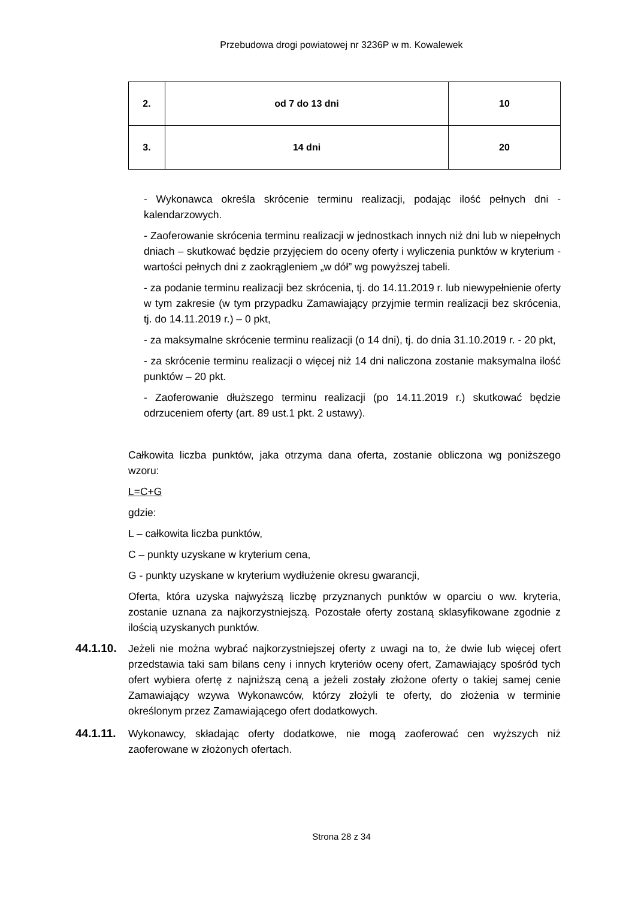Przebudowa drogi powiatowej nr 3236P w m. Kowalewek
| 2. | od 7 do 13 dni | 10 |
| 3. | 14 dni | 20 |
- Wykonawca określa skrócenie terminu realizacji, podając ilość pełnych dni - kalendarzowych.
- Zaoferowanie skrócenia terminu realizacji w jednostkach innych niż dni lub w niepełnych dniach – skutkować będzie przyjęciem do oceny oferty i wyliczenia punktów w kryterium - wartości pełnych dni z zaokrągleniem „w dół” wg powyższej tabeli.
- za podanie terminu realizacji bez skrócenia, tj. do 14.11.2019 r. lub niewypełnienie oferty w tym zakresie (w tym przypadku Zamawiający przyjmie termin realizacji bez skrócenia, tj. do 14.11.2019 r.) – 0 pkt,
- za maksymalne skrócenie terminu realizacji (o 14 dni), tj. do dnia 31.10.2019 r. - 20 pkt,
- za skrócenie terminu realizacji o więcej niż 14 dni naliczona zostanie maksymalna ilość punktów – 20 pkt.
- Zaoferowanie dłuższego terminu realizacji (po 14.11.2019 r.) skutkować będzie odrzuceniem oferty (art. 89 ust.1 pkt. 2 ustawy).
Całkowita liczba punktów, jaka otrzyma dana oferta, zostanie obliczona wg poniższego wzoru:
L=C+G
gdzie:
L – całkowita liczba punktów,
C – punkty uzyskane w kryterium cena,
G - punkty uzyskane w kryterium wydłużenie okresu gwarancji,
Oferta, która uzyska najwyższą liczbę przyznanych punktów w oparciu o ww. kryteria, zostanie uznana za najkorzystniejszą. Pozostałe oferty zostaną sklasyfikowane zgodnie z ilością uzyskanych punktów.
44.1.10.
Jeżeli nie można wybrać najkorzystniejszej oferty z uwagi na to, że dwie lub więcej ofert przedstawia taki sam bilans ceny i innych kryteriów oceny ofert, Zamawiający spośród tych ofert wybiera ofertę z najniższą ceną a jeżeli zostały złożone oferty o takiej samej cenie Zamawiający wzywa Wykonawców, którzy złożyli te oferty, do złożenia w terminie określonym przez Zamawiającego ofert dodatkowych.
44.1.11.
Wykonawcy, składając oferty dodatkowe, nie mogą zaoferować cen wyższych niż zaoferowane w złożonych ofertach.
Strona 28 z 34